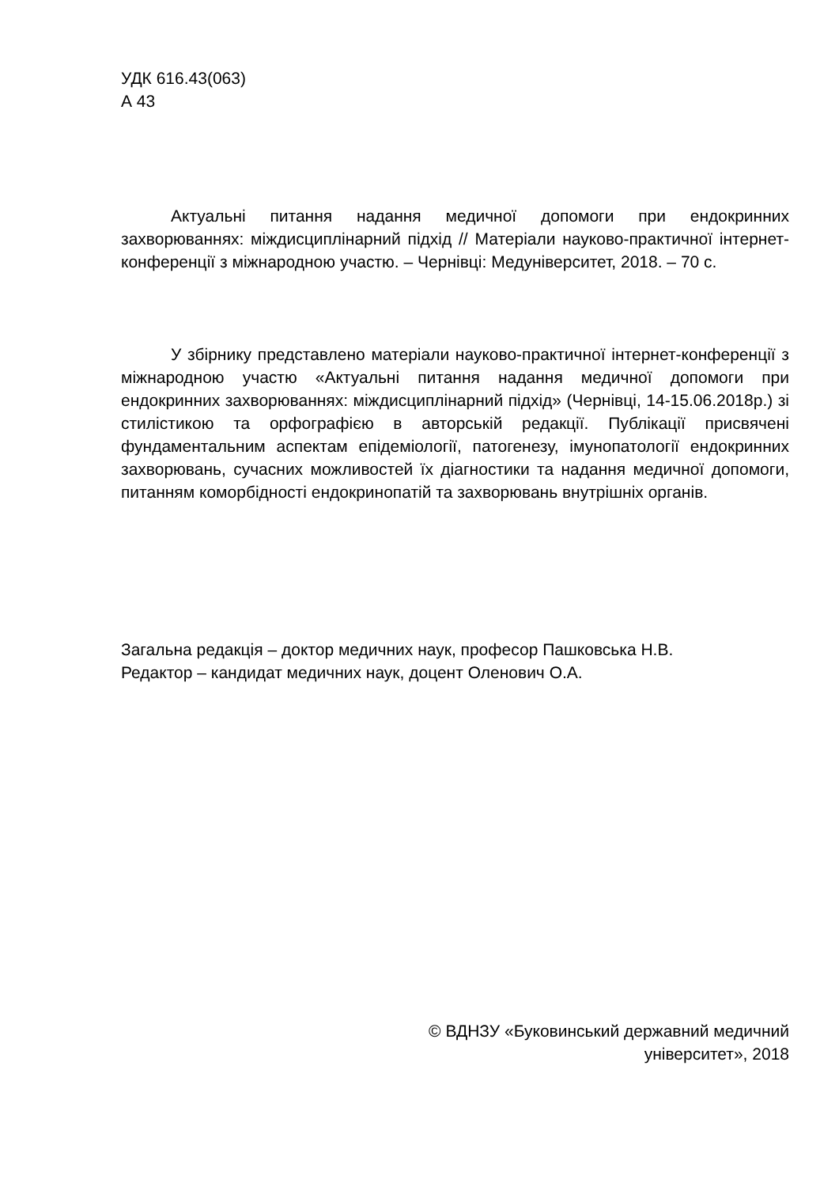УДК 616.43(063)
А 43
Актуальні питання надання медичної допомоги при ендокринних захворюваннях: міждисциплінарний підхід // Матеріали науково-практичної інтернет-конференції з міжнародною участю. – Чернівці: Медуніверситет, 2018. – 70 с.
У збірнику представлено матеріали науково-практичної інтернет-конференції з міжнародною участю «Актуальні питання надання медичної допомоги при ендокринних захворюваннях: міждисциплінарний підхід» (Чернівці, 14-15.06.2018р.) зі стилістикою та орфографією в авторській редакції. Публікації присвячені фундаментальним аспектам епідеміології, патогенезу, імунопатології ендокринних захворювань, сучасних можливостей їх діагностики та надання медичної допомоги, питанням коморбідності ендокринопатій та захворювань внутрішніх органів.
Загальна редакція – доктор медичних наук, професор Пашковська Н.В.
Редактор – кандидат медичних наук, доцент Оленович О.А.
© ВДНЗУ «Буковинський державний медичний
університет», 2018